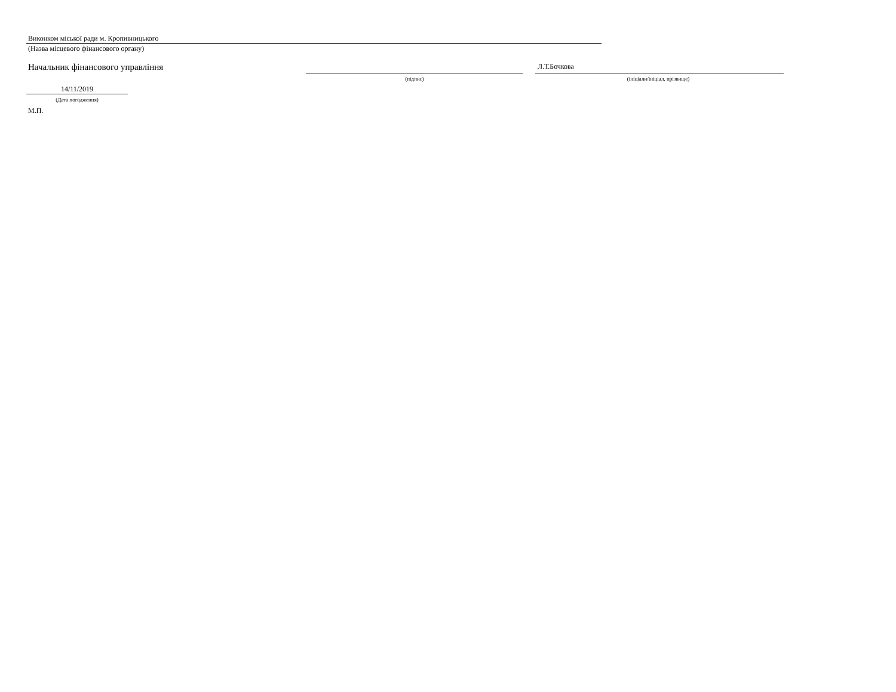Виконком міської ради м. Кропивницького
(Назва місцевого фінансового органу)
Начальник фінансового управління
(підпис)
Л.Т.Бочкова
(ініціали/ініціал, прізвище)
14/11/2019
(Дата погодження)
М.П.